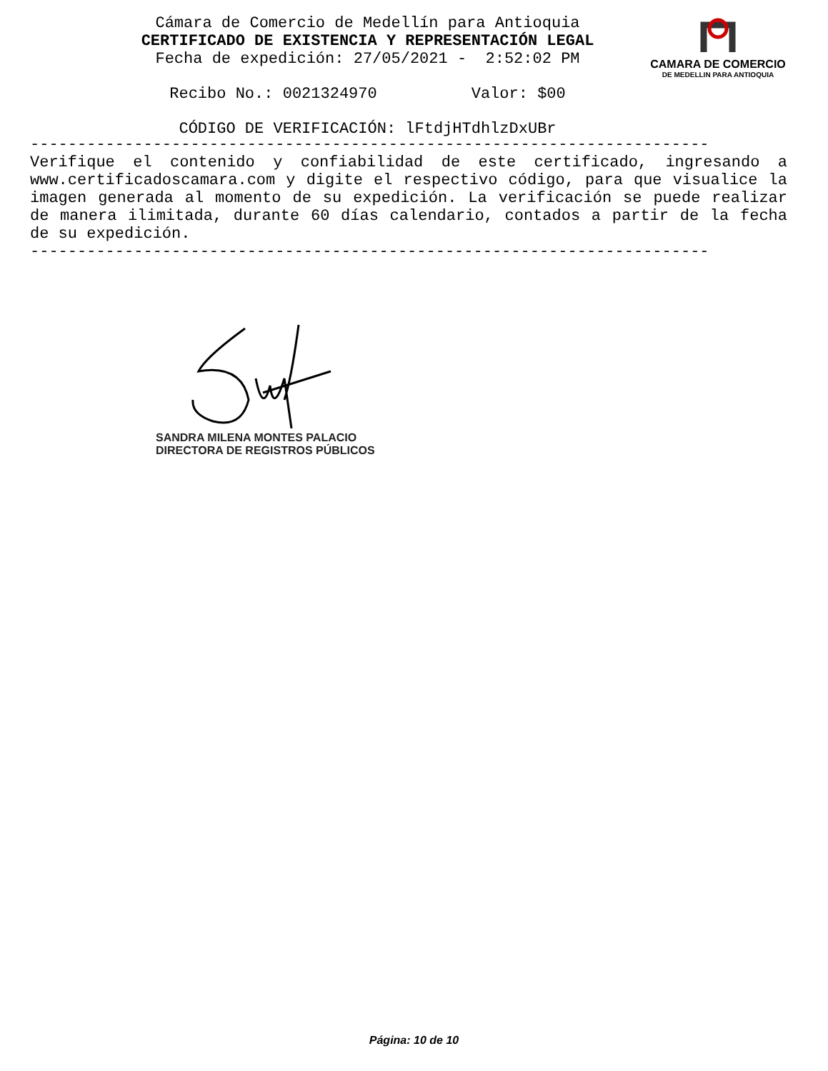Cámara de Comercio de Medellín para Antioquia CERTIFICADO DE EXISTENCIA Y REPRESENTACIÓN LEGAL Fecha de expedición: 27/05/2021 - 2:52:02 PM
Recibo No.: 0021324970 Valor: $00
CÓDIGO DE VERIFICACIÓN: lFtdjHTdhlzDxUBr
CAMARA DE COMERCIO
DE MEDELLIN PARA ANTIOQUIA
------------------------------------------------------------------------
Verifique el contenido y confiabilidad de este certificado, ingresando a www.certificadoscamara.com y digite el respectivo código, para que visualice la imagen generada al momento de su expedición. La verificación se puede realizar de manera ilimitada, durante 60 días calendario, contados a partir de la fecha de su expedición.
------------------------------------------------------------------------
SANDRA MILENA MONTES PALACIO
DIRECTORA DE REGISTROS PÚBLICOS
Página: 10 de 10